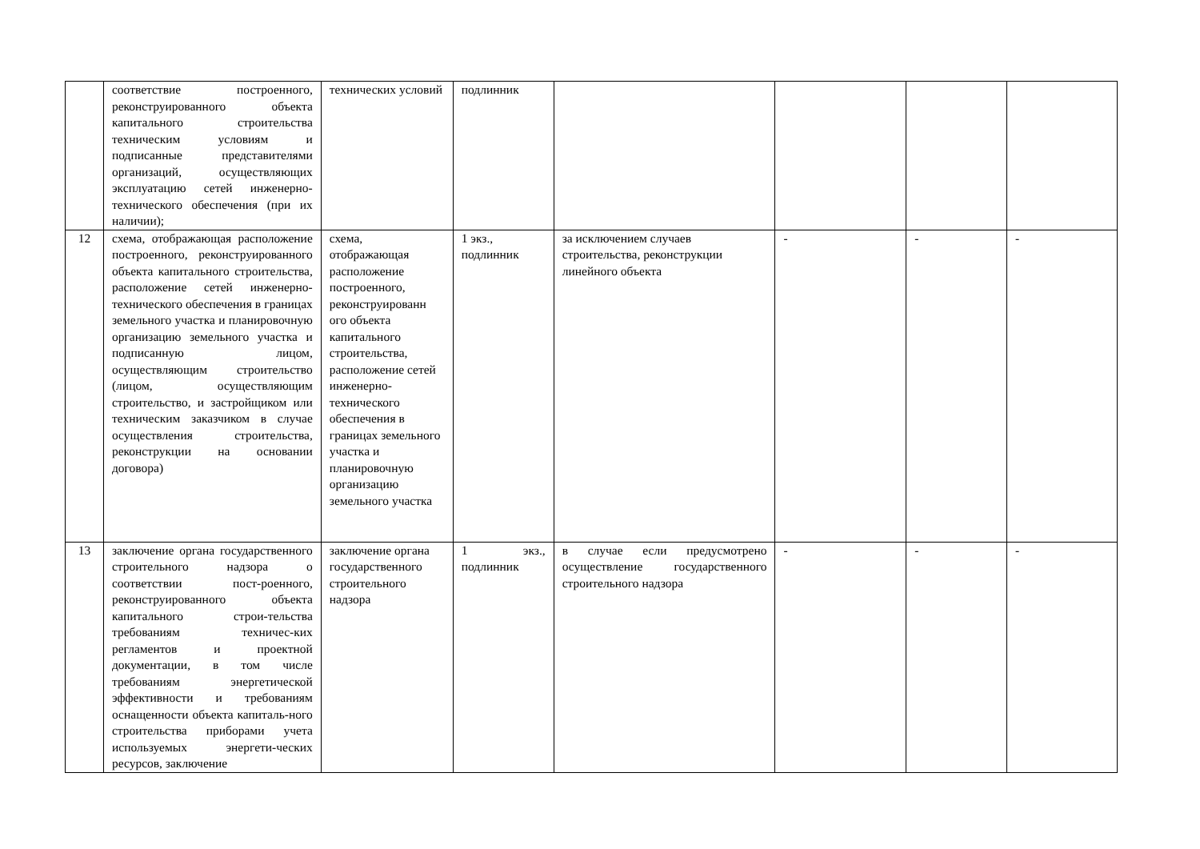| | соответствие построенного, реконструированного объекта капитального строительства техническим условиям и подписанные представителями организаций, осуществляющих эксплуатацию сетей инженерно-технического обеспечения (при их наличии); | технических условий | подлинник | | | | |
| 12 | схема, отображающая расположение построенного, реконструированного объекта капитального строительства, расположение сетей инженерно-технического обеспечения в границах земельного участка и планировочную организацию земельного участка и подписанную лицом, осуществляющим строительство (лицом, осуществляющим строительство, и застройщиком или техническим заказчиком в случае осуществления строительства, реконструкции на основании договора) | схема, отображающая расположение построенного, реконструированн ого объекта капитального строительства, расположение сетей инженерно-технического обеспечения в границах земельного участка и планировочную организацию земельного участка | 1 экз., подлинник | за исключением случаев строительства, реконструкции линейного объекта | - | - | - |
| 13 | заключение органа государственного строительного надзора о соответствии пост-роенного, реконструированного объекта капитального строи-тельства требованиям техничес-ких регламентов и проектной документации, в том числе требованиям энергетической эффективности и требованиям оснащенности объекта капиталь-ного строительства приборами учета используемых энергети-ческих ресурсов, заключение | заключение органа государственного строительного надзора | 1 экз., подлинник | в случае если предусмотрено осуществление государственного строительного надзора | - | - | - |